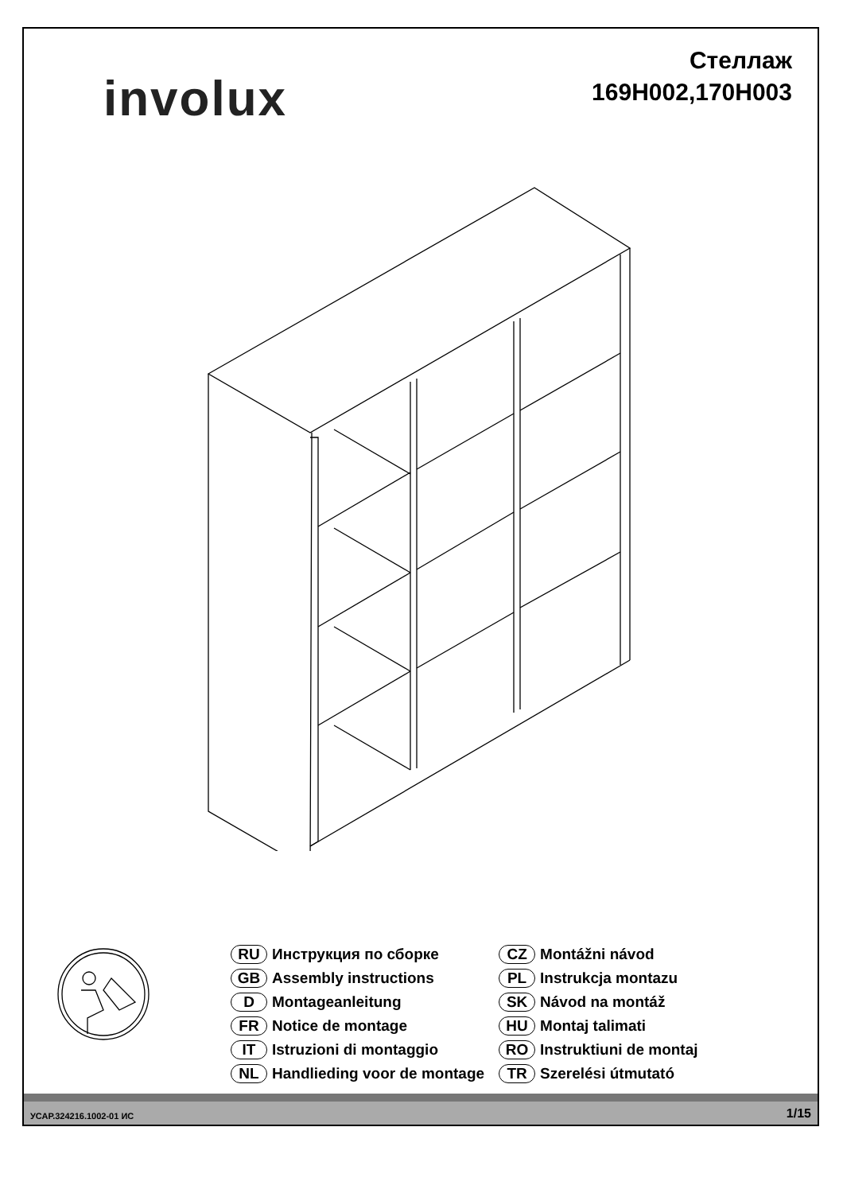involux
Стеллаж
169H002,170H003
RU Инструкция по сборке
GB Assembly instructions
D Montageanleitung
FR Notice de montage
IT Istruzioni di montaggio
NL Handlieding voor de montage
CZ Montážni návod
PL Instrukcja montazu
SK Návod na montáž
HU Montaj talimati
RO Instruktiuni de montaj
TR Szerelési útmutató
УСАР.324216.1002-01 ИС 1/15